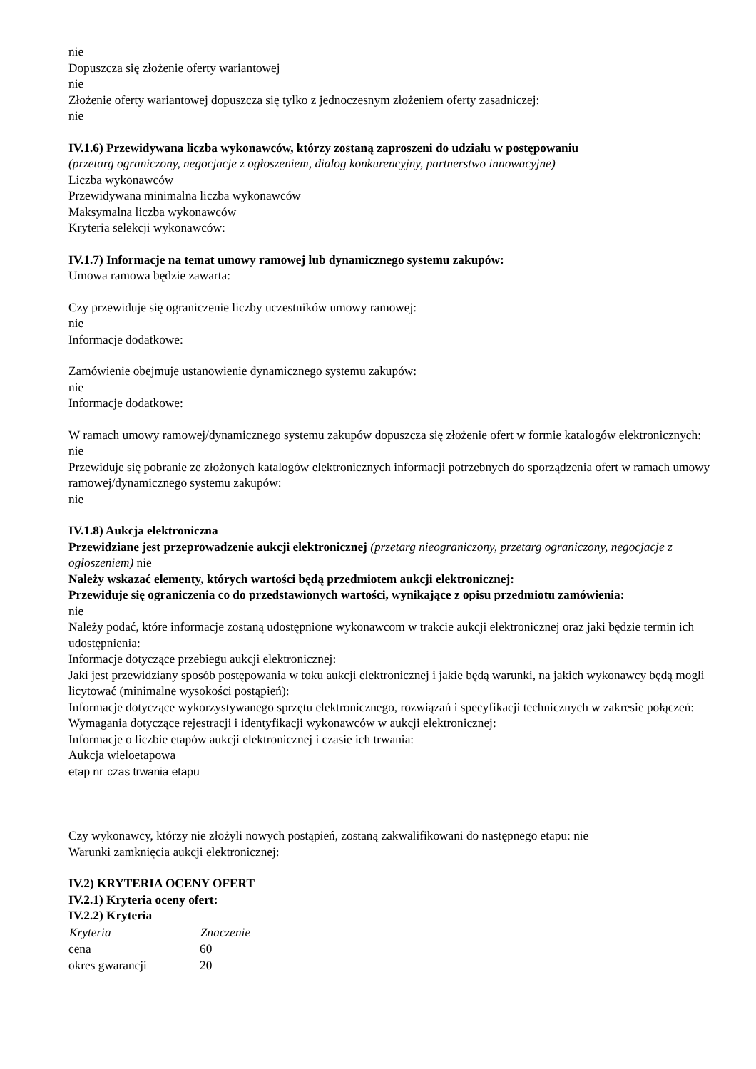nie
Dopuszcza się złożenie oferty wariantowej
nie
Złożenie oferty wariantowej dopuszcza się tylko z jednoczesnym złożeniem oferty zasadniczej:
nie
IV.1.6) Przewidywana liczba wykonawców, którzy zostaną zaproszeni do udziału w postępowaniu
(przetarg ograniczony, negocjacje z ogłoszeniem, dialog konkurencyjny, partnerstwo innowacyjne)
Liczba wykonawców
Przewidywana minimalna liczba wykonawców
Maksymalna liczba wykonawców
Kryteria selekcji wykonawców:
IV.1.7) Informacje na temat umowy ramowej lub dynamicznego systemu zakupów:
Umowa ramowa będzie zawarta:
Czy przewiduje się ograniczenie liczby uczestników umowy ramowej:
nie
Informacje dodatkowe:
Zamówienie obejmuje ustanowienie dynamicznego systemu zakupów:
nie
Informacje dodatkowe:
W ramach umowy ramowej/dynamicznego systemu zakupów dopuszcza się złożenie ofert w formie katalogów elektronicznych:
nie
Przewiduje się pobranie ze złożonych katalogów elektronicznych informacji potrzebnych do sporządzenia ofert w ramach umowy ramowej/dynamicznego systemu zakupów:
nie
IV.1.8) Aukcja elektroniczna
Przewidziane jest przeprowadzenie aukcji elektronicznej (przetarg nieograniczony, przetarg ograniczony, negocjacje z ogłoszeniem) nie
Należy wskazać elementy, których wartości będą przedmiotem aukcji elektronicznej:
Przewiduje się ograniczenia co do przedstawionych wartości, wynikające z opisu przedmiotu zamówienia:
nie
Należy podać, które informacje zostaną udostępnione wykonawcom w trakcie aukcji elektronicznej oraz jaki będzie termin ich udostępnienia:
Informacje dotyczące przebiegu aukcji elektronicznej:
Jaki jest przewidziany sposób postępowania w toku aukcji elektronicznej i jakie będą warunki, na jakich wykonawcy będą mogli licytować (minimalne wysokości postąpień):
Informacje dotyczące wykorzystywanego sprzętu elektronicznego, rozwiązań i specyfikacji technicznych w zakresie połączeń:
Wymagania dotyczące rejestracji i identyfikacji wykonawców w aukcji elektronicznej:
Informacje o liczbie etapów aukcji elektronicznej i czasie ich trwania:
Aukcja wieloetapowa
| etap nr | czas trwania etapu |
Czy wykonawcy, którzy nie złożyli nowych postąpień, zostaną zakwalifikowani do następnego etapu: nie
Warunki zamknięcia aukcji elektronicznej:
IV.2) KRYTERIA OCENY OFERT
IV.2.1) Kryteria oceny ofert:
IV.2.2) Kryteria
| Kryteria | Znaczenie |
| --- | --- |
| cena | 60 |
| okres gwarancji | 20 |